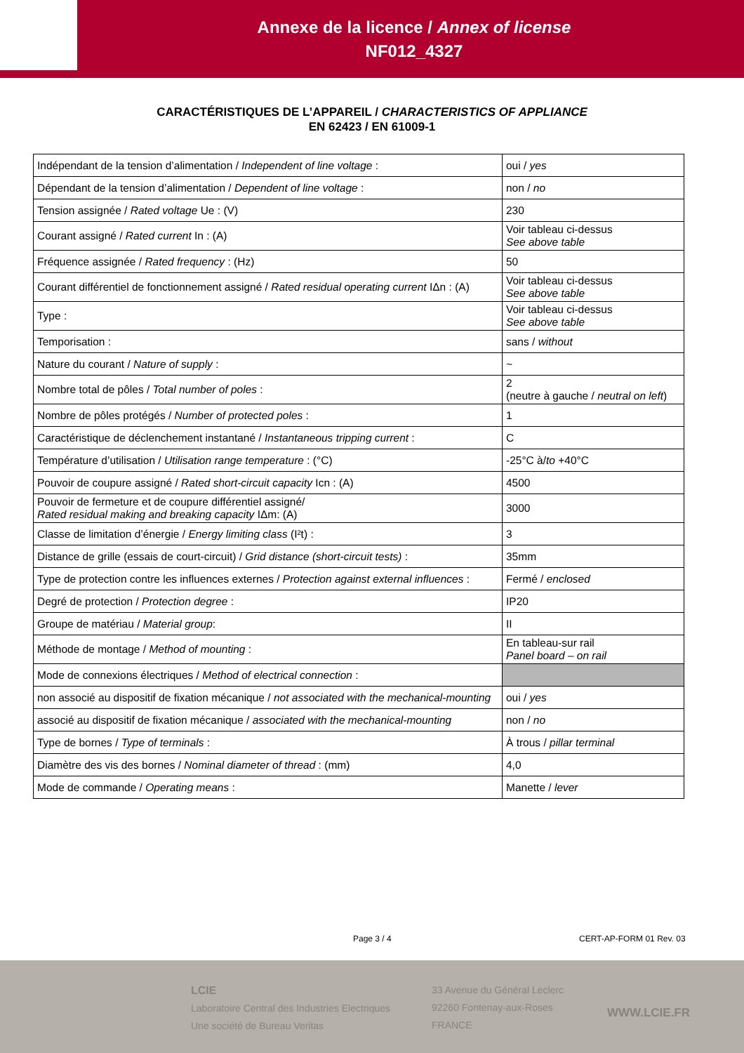Annexe de la licence / Annex of license
NF012_4327
CARACTÉRISTIQUES DE L’APPAREIL / CHARACTERISTICS OF APPLIANCE
EN 62423 / EN 61009-1
| Indépendant de la tension d’alimentation / Independent of line voltage : | oui / yes |
| Dépendant de la tension d’alimentation / Dependent of line voltage : | non / no |
| Tension assignée / Rated voltage Ue : (V) | 230 |
| Courant assigné / Rated current In : (A) | Voir tableau ci-dessus See above table |
| Fréquence assignée / Rated frequency : (Hz) | 50 |
| Courant différentiel de fonctionnement assigné / Rated residual operating current IΔn : (A) | Voir tableau ci-dessus See above table |
| Type : | Voir tableau ci-dessus See above table |
| Temporisation : | sans / without |
| Nature du courant / Nature of supply : | ~ |
| Nombre total de pôles / Total number of poles : | 2 (neutre à gauche / neutral on left ) |
| Nombre de pôles protégés / Number of protected poles : | 1 |
| Caractéristique de déclenchement instantané / Instantaneous tripping current : | C |
| Température d’utilisation / Utilisation range temperature : (°C) | -25°C à/ to +40°C |
| Pouvoir de coupure assigné / Rated short-circuit capacity Icn : (A) | 4500 |
| Pouvoir de fermeture et de coupure différentiel assigné/ Rated residual making and breaking capacity IΔm: (A) | 3000 |
| Classe de limitation d’énergie / Energy limiting class (I²t) : | 3 |
| Distance de grille (essais de court-circuit) / Grid distance (short-circuit tests) : | 35mm |
| Type de protection contre les influences externes / Protection against external influences : | Fermé / enclosed |
| Degré de protection / Protection degree : | IP20 |
| Groupe de matériau / Material group : | II |
| Méthode de montage / Method of mounting : | En tableau-sur rail Panel board – on rail |
| Mode de connexions électriques / Method of electrical connection : | |
| non associé au dispositif de fixation mécanique / not associated with the mechanical-mounting | oui / yes |
| associé au dispositif de fixation mécanique / associated with the mechanical-mounting | non / no |
| Type de bornes / Type of terminals : | À trous / pillar terminal |
| Diamètre des vis des bornes / Nominal diameter of thread : (mm) | 4,0 |
| Mode de commande / Operating means : | Manette / lever |
Page 3 / 4 CERT-AP-FORM 01 Rev. 03
LCIE
Laboratoire Central des Industries Electriques
Une société de Bureau Veritas
33 Avenue du Général Leclerc
92260 Fontenay-aux-Roses
FRANCE
WWW.LCIE.FR